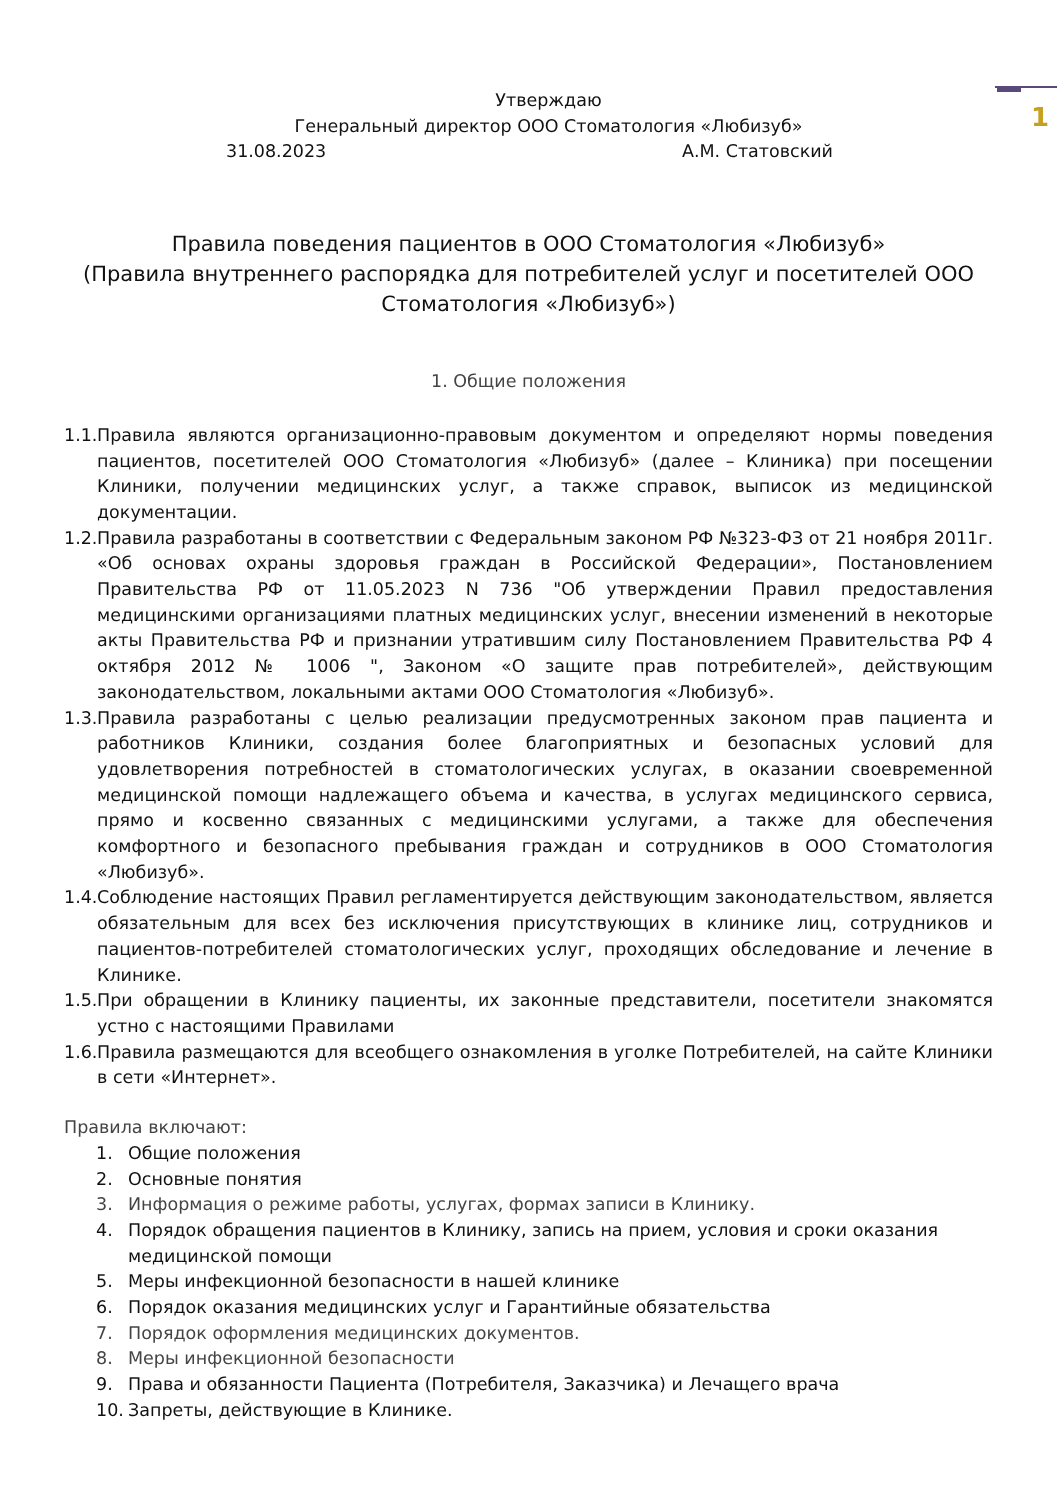1
Утверждаю
Генеральный директор ООО Стоматология «Любизуб»
31.08.2023 А.М. Статовский
Правила поведения пациентов в ООО Стоматология «Любизуб»
(Правила внутреннего распорядка для потребителей услуг и посетителей ООО Стоматология «Любизуб»)
1. Общие положения
1.1. Правила являются организационно-правовым документом и определяют нормы поведения пациентов, посетителей ООО Стоматология «Любизуб» (далее – Клиника) при посещении Клиники, получении медицинских услуг, а также справок, выписок из медицинской документации.
1.2. Правила разработаны в соответствии с Федеральным законом РФ №323-ФЗ от 21 ноября 2011г. «Об основах охраны здоровья граждан в Российской Федерации», Постановлением Правительства РФ от 11.05.2023 N 736 "Об утверждении Правил предоставления медицинскими организациями платных медицинских услуг, внесении изменений в некоторые акты Правительства РФ и признании утратившим силу Постановлением Правительства РФ 4 октября 2012 № 1006 ", Законом «О защите прав потребителей», действующим законодательством, локальными актами ООО Стоматология «Любизуб».
1.3. Правила разработаны с целью реализации предусмотренных законом прав пациента и работников Клиники, создания более благоприятных и безопасных условий для удовлетворения потребностей в стоматологических услугах, в оказании своевременной медицинской помощи надлежащего объема и качества, в услугах медицинского сервиса, прямо и косвенно связанных с медицинскими услугами, а также для обеспечения комфортного и безопасного пребывания граждан и сотрудников в ООО Стоматология «Любизуб».
1.4. Соблюдение настоящих Правил регламентируется действующим законодательством, является обязательным для всех без исключения присутствующих в клинике лиц, сотрудников и пациентов-потребителей стоматологических услуг, проходящих обследование и лечение в Клинике.
1.5. При обращении в Клинику пациенты, их законные представители, посетители знакомятся устно с настоящими Правилами
1.6. Правила размещаются для всеобщего ознакомления в уголке Потребителей, на сайте Клиники в сети «Интернет».
Правила включают:
1. Общие положения
2. Основные понятия
3. Информация о режиме работы, услугах, формах записи в Клинику.
4. Порядок обращения пациентов в Клинику, запись на прием, условия и сроки оказания медицинской помощи
5. Меры инфекционной безопасности в нашей клинике
6. Порядок оказания медицинских услуг и Гарантийные обязательства
7. Порядок оформления медицинских документов.
8. Меры инфекционной безопасности
9. Права и обязанности Пациента (Потребителя, Заказчика) и Лечащего врача
10. Запреты, действующие в Клинике.